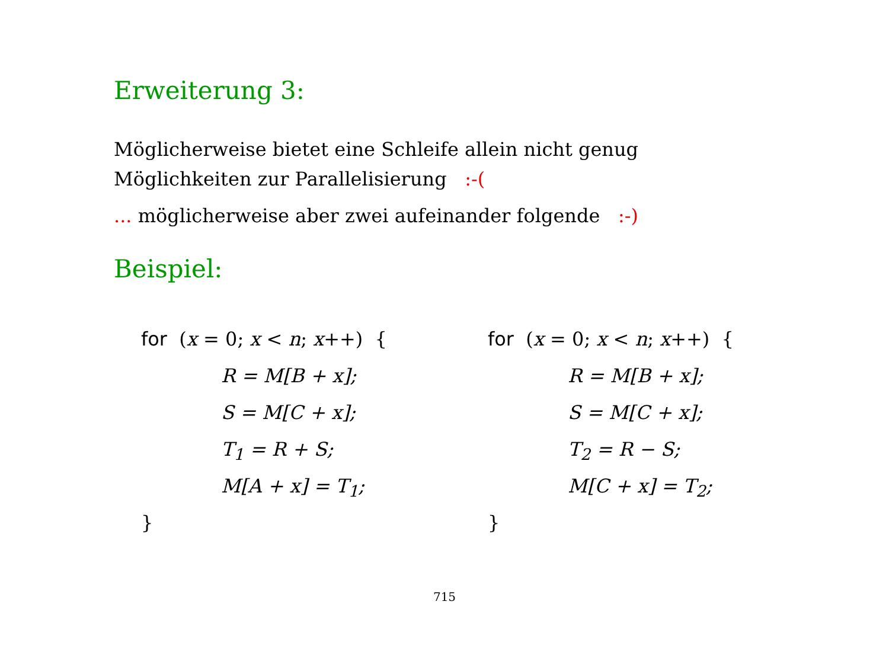Erweiterung 3:
Möglicherweise bietet eine Schleife allein nicht genug
Möglichkeiten zur Parallelisierung :-(
... möglicherweise aber zwei aufeinander folgende :-)
Beispiel:
for (x = 0; x < n; x++) {
R = M[B + x];
S = M[C + x];
T<sub>1</sub> = R + S;
M[A + x] = T<sub>1</sub>;
}
for (x = 0; x < n; x++) {
R = M[B + x];
S = M[C + x];
T<sub>2</sub> = R − S;
M[C + x] = T<sub>2</sub>;
}
715